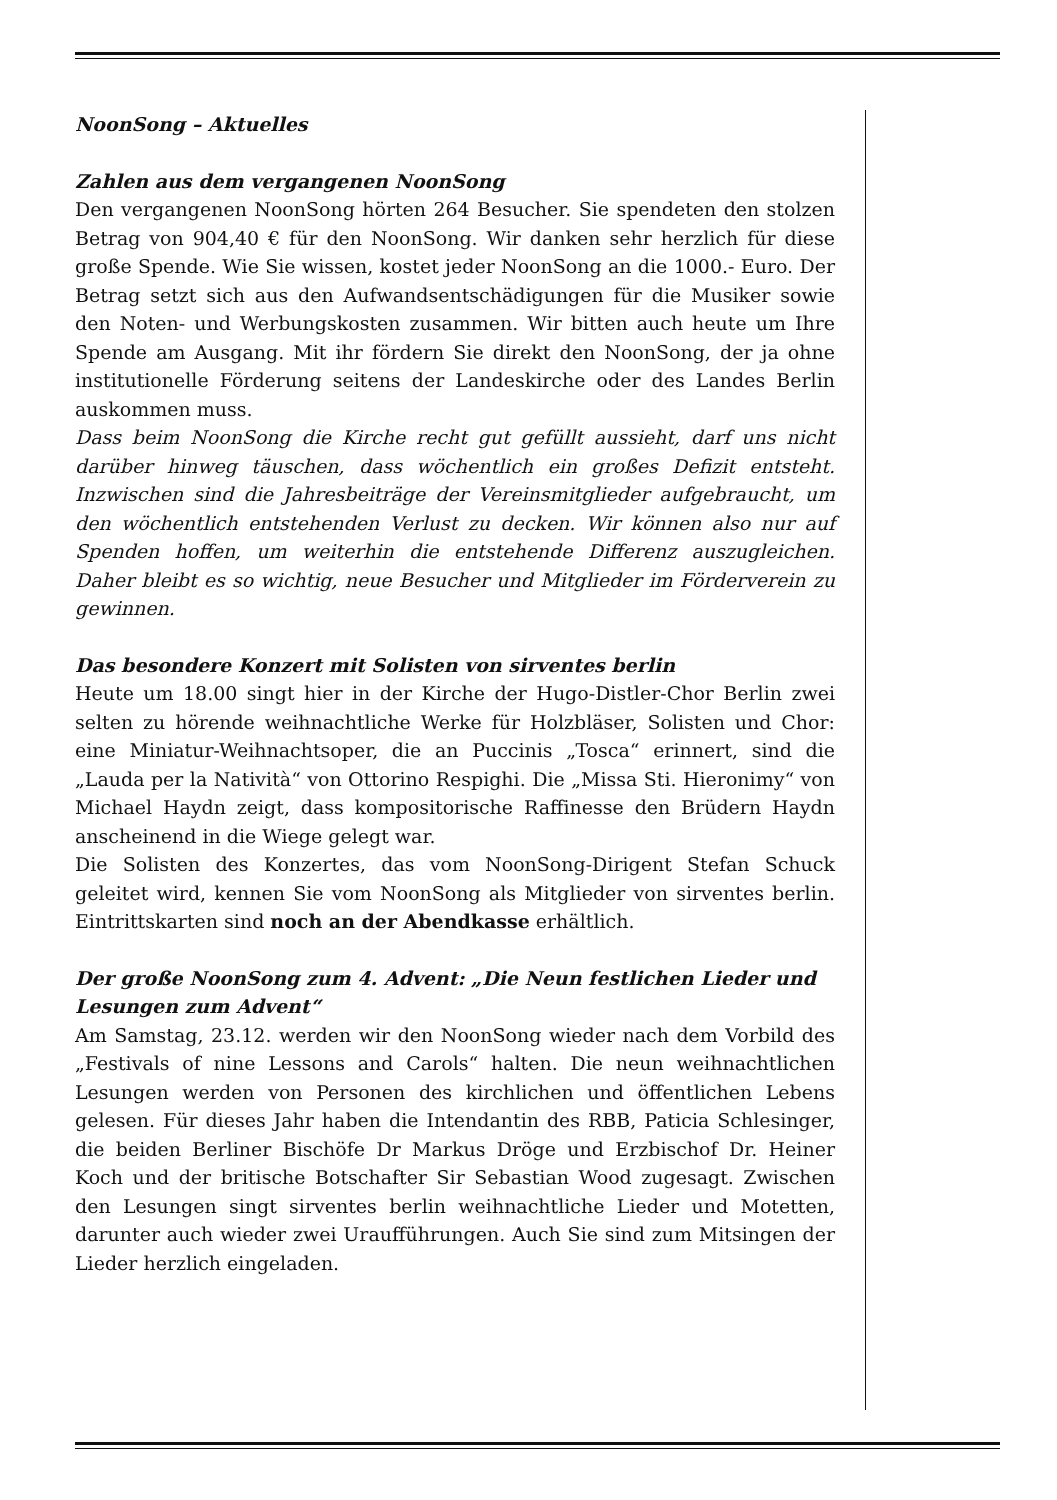NoonSong – Aktuelles
Zahlen aus dem vergangenen NoonSong
Den vergangenen NoonSong hörten 264 Besucher. Sie spendeten den stolzen Betrag von 904,40 € für den NoonSong. Wir danken sehr herzlich für diese große Spende. Wie Sie wissen, kostet jeder NoonSong an die 1000.- Euro. Der Betrag setzt sich aus den Aufwandsentschädigungen für die Musiker sowie den Noten- und Werbungskosten zusammen. Wir bitten auch heute um Ihre Spende am Ausgang. Mit ihr fördern Sie direkt den NoonSong, der ja ohne institutionelle Förderung seitens der Landeskirche oder des Landes Berlin auskommen muss.
Dass beim NoonSong die Kirche recht gut gefüllt aussieht, darf uns nicht darüber hinweg täuschen, dass wöchentlich ein großes Defizit entsteht. Inzwischen sind die Jahresbeiträge der Vereinsmitglieder aufgebraucht, um den wöchentlich entstehenden Verlust zu decken. Wir können also nur auf Spenden hoffen, um weiterhin die entstehende Differenz auszugleichen. Daher bleibt es so wichtig, neue Besucher und Mitglieder im Förderverein zu gewinnen.
Das besondere Konzert mit Solisten von sirventes berlin
Heute um 18.00 singt hier in der Kirche der Hugo-Distler-Chor Berlin zwei selten zu hörende weihnachtliche Werke für Holzbläser, Solisten und Chor: eine Miniatur-Weihnachtsoper, die an Puccinis „Tosca“ erinnert, sind die „Lauda per la Natività“ von Ottorino Respighi. Die „Missa Sti. Hieronimy“ von Michael Haydn zeigt, dass kompositorische Raffinesse den Brüdern Haydn anscheinend in die Wiege gelegt war.
Die Solisten des Konzertes, das vom NoonSong-Dirigent Stefan Schuck geleitet wird, kennen Sie vom NoonSong als Mitglieder von sirventes berlin. Eintrittskarten sind noch an der Abendkasse erhältlich.
Der große NoonSong zum 4. Advent: „Die Neun festlichen Lieder und Lesungen zum Advent“
Am Samstag, 23.12. werden wir den NoonSong wieder nach dem Vorbild des „Festivals of nine Lessons and Carols“ halten. Die neun weihnachtlichen Lesungen werden von Personen des kirchlichen und öffentlichen Lebens gelesen. Für dieses Jahr haben die Intendantin des RBB, Paticia Schlesinger, die beiden Berliner Bischöfe Dr Markus Dröge und Erzbischof Dr. Heiner Koch und der britische Botschafter Sir Sebastian Wood zugesagt. Zwischen den Lesungen singt sirventes berlin weihnachtliche Lieder und Motetten, darunter auch wieder zwei Uraufführungen. Auch Sie sind zum Mitsingen der Lieder herzlich eingeladen.